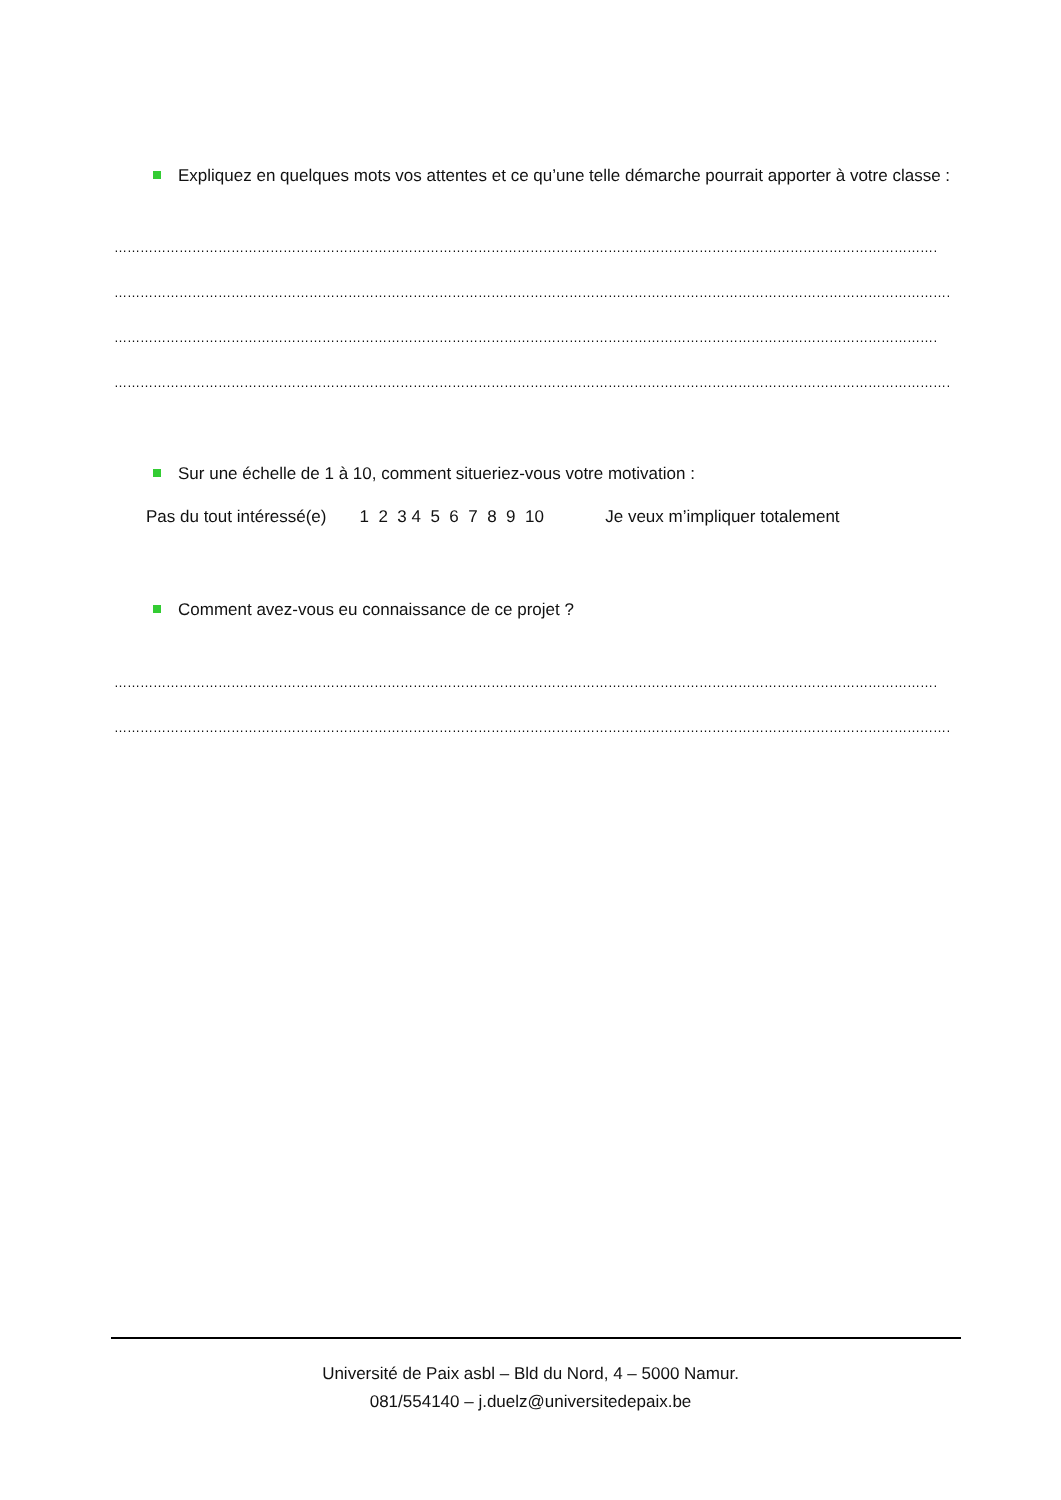Expliquez en quelques mots vos attentes et ce qu’une telle démarche pourrait apporter à votre classe :
……………………………………………………………………………………………………………………………………………………………………………………
……………………………………………………………………………………………………………………………………………………………………………………
……………………………………………………………………………………………………………………………………………………………………………………
……………………………………………………………………………………………………………………………………………………………………………………
Sur une échelle de 1 à 10, comment situeriez-vous votre motivation :
Pas du tout intéressé(e) 1 2 3 4 5 6 7 8 9 10 Je veux m’impliquer totalement
Comment avez-vous eu connaissance de ce projet ?
……………………………………………………………………………………………………………………………………………………………………………………
……………………………………………………………………………………………………………………………………………………………………………………
Université de Paix asbl – Bld du Nord, 4 – 5000 Namur.
081/554140 – j.duelz@universitedepaix.be